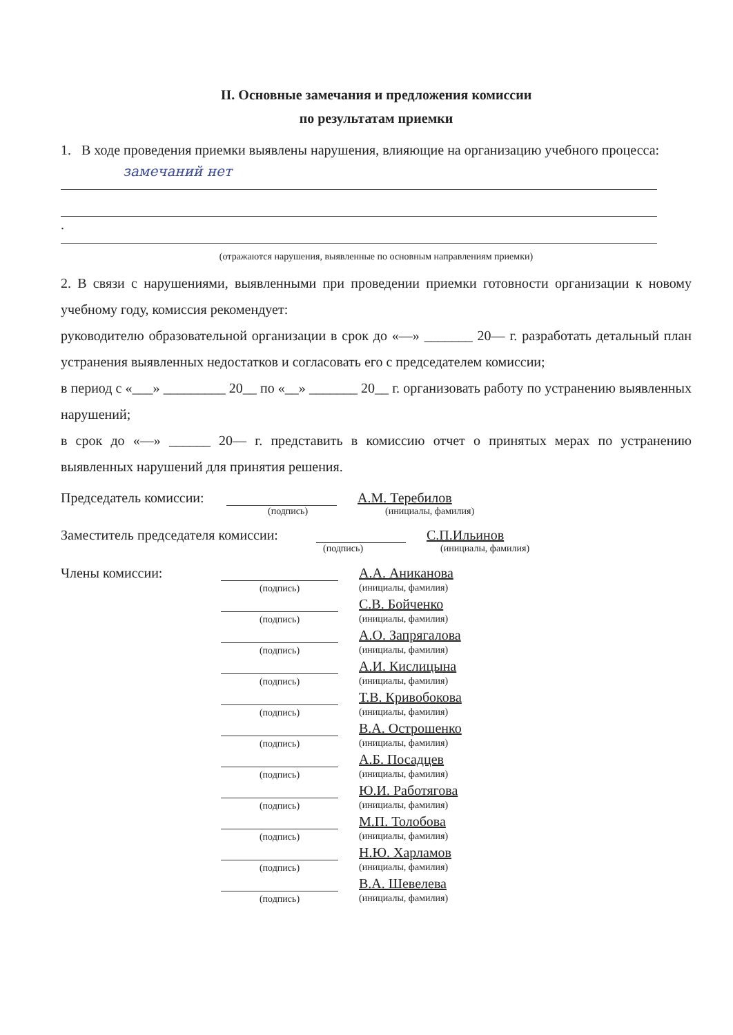II. Основные замечания и предложения комиссии
по результатам приемки
1. В ходе проведения приемки выявлены нарушения, влияющие на организацию учебного процесса:
замечаний нет
.
(отражаются нарушения, выявленные по основным направлениям приемки)
2. В связи с нарушениями, выявленными при проведении приемки готовности организации к новому учебному году, комиссия рекомендует:
руководителю образовательной организации в срок до «—» _______ 20— г. разработать детальный план устранения выявленных недостатков и согласовать его с председателем комиссии;
в период с «___» _________ 20__ по «__» _______ 20__ г. организовать работу по устранению выявленных нарушений;
в срок до «—» ______ 20— г. представить в комиссию отчет о принятых мерах по устранению выявленных нарушений для принятия решения.
Председатель комиссии: А.М. Теребилов
(подпись) (инициалы, фамилия)
Заместитель председателя комиссии: С.П.Ильинов
(подпись) (инициалы, фамилия)
Члены комиссии: А.А. Аниканова
(подпись) (инициалы, фамилия)
С.В. Бойченко
(подпись) (инициалы, фамилия)
А.О. Запрягалова
(подпись) (инициалы, фамилия)
А.И. Кислицына
(подпись) (инициалы, фамилия)
Т.В. Кривобокова
(подпись) (инициалы, фамилия)
В.А. Острошенко
(подпись) (инициалы, фамилия)
А.Б. Посадцев
(подпись) (инициалы, фамилия)
Ю.И. Работягова
(подпись) (инициалы, фамилия)
М.П. Толобова
(подпись) (инициалы, фамилия)
Н.Ю. Харламов
(подпись) (инициалы, фамилия)
В.А. Шевелева
(подпись) (инициалы, фамилия)